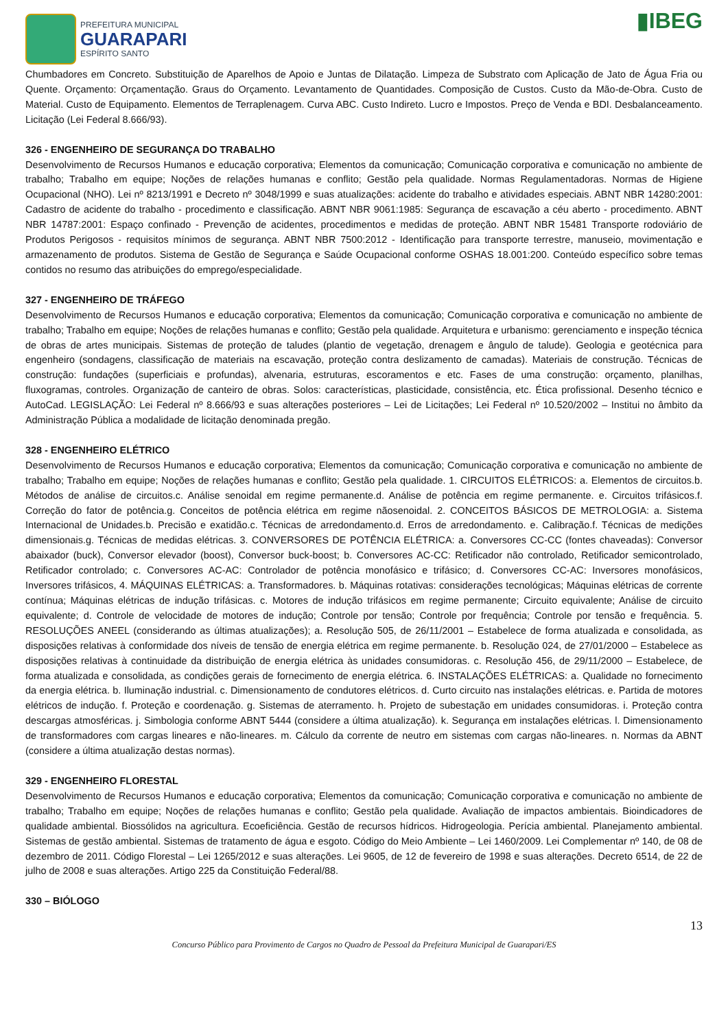PREFEITURA MUNICIPAL
GUARAPARI
ESPÍRITO SANTO
▮IBEG
Chumbadores em Concreto. Substituição de Aparelhos de Apoio e Juntas de Dilatação. Limpeza de Substrato com Aplicação de Jato de Água Fria ou Quente. Orçamento: Orçamentação. Graus do Orçamento. Levantamento de Quantidades. Composição de Custos. Custo da Mão-de-Obra. Custo de Material. Custo de Equipamento. Elementos de Terraplenagem. Curva ABC. Custo Indireto. Lucro e Impostos. Preço de Venda e BDI. Desbalanceamento. Licitação (Lei Federal 8.666/93).
326 - ENGENHEIRO DE SEGURANÇA DO TRABALHO
Desenvolvimento de Recursos Humanos e educação corporativa; Elementos da comunicação; Comunicação corporativa e comunicação no ambiente de trabalho; Trabalho em equipe; Noções de relações humanas e conflito; Gestão pela qualidade. Normas Regulamentadoras. Normas de Higiene Ocupacional (NHO). Lei nº 8213/1991 e Decreto nº 3048/1999 e suas atualizações: acidente do trabalho e atividades especiais. ABNT NBR 14280:2001: Cadastro de acidente do trabalho - procedimento e classificação. ABNT NBR 9061:1985: Segurança de escavação a céu aberto - procedimento. ABNT NBR 14787:2001: Espaço confinado - Prevenção de acidentes, procedimentos e medidas de proteção. ABNT NBR 15481 Transporte rodoviário de Produtos Perigosos - requisitos mínimos de segurança. ABNT NBR 7500:2012 - Identificação para transporte terrestre, manuseio, movimentação e armazenamento de produtos. Sistema de Gestão de Segurança e Saúde Ocupacional conforme OSHAS 18.001:200. Conteúdo específico sobre temas contidos no resumo das atribuições do emprego/especialidade.
327 - ENGENHEIRO DE TRÁFEGO
Desenvolvimento de Recursos Humanos e educação corporativa; Elementos da comunicação; Comunicação corporativa e comunicação no ambiente de trabalho; Trabalho em equipe; Noções de relações humanas e conflito; Gestão pela qualidade. Arquitetura e urbanismo: gerenciamento e inspeção técnica de obras de artes municipais. Sistemas de proteção de taludes (plantio de vegetação, drenagem e ângulo de talude). Geologia e geotécnica para engenheiro (sondagens, classificação de materiais na escavação, proteção contra deslizamento de camadas). Materiais de construção. Técnicas de construção: fundações (superficiais e profundas), alvenaria, estruturas, escoramentos e etc. Fases de uma construção: orçamento, planilhas, fluxogramas, controles. Organização de canteiro de obras. Solos: características, plasticidade, consistência, etc. Ética profissional. Desenho técnico e AutoCad. LEGISLAÇÃO: Lei Federal nº 8.666/93 e suas alterações posteriores – Lei de Licitações; Lei Federal nº 10.520/2002 – Institui no âmbito da Administração Pública a modalidade de licitação denominada pregão.
328 - ENGENHEIRO ELÉTRICO
Desenvolvimento de Recursos Humanos e educação corporativa; Elementos da comunicação; Comunicação corporativa e comunicação no ambiente de trabalho; Trabalho em equipe; Noções de relações humanas e conflito; Gestão pela qualidade. 1. CIRCUITOS ELÉTRICOS: a. Elementos de circuitos.b. Métodos de análise de circuitos.c. Análise senoidal em regime permanente.d. Análise de potência em regime permanente. e. Circuitos trifásicos.f. Correção do fator de potência.g. Conceitos de potência elétrica em regime nãosenoidal. 2. CONCEITOS BÁSICOS DE METROLOGIA: a. Sistema Internacional de Unidades.b. Precisão e exatidão.c. Técnicas de arredondamento.d. Erros de arredondamento. e. Calibração.f. Técnicas de medições dimensionais.g. Técnicas de medidas elétricas. 3. CONVERSORES DE POTÊNCIA ELÉTRICA: a. Conversores CC-CC (fontes chaveadas): Conversor abaixador (buck), Conversor elevador (boost), Conversor buck-boost; b. Conversores AC-CC: Retificador não controlado, Retificador semicontrolado, Retificador controlado; c. Conversores AC-AC: Controlador de potência monofásico e trifásico; d. Conversores CC-AC: Inversores monofásicos, Inversores trifásicos, 4. MÁQUINAS ELÉTRICAS: a. Transformadores. b. Máquinas rotativas: considerações tecnológicas; Máquinas elétricas de corrente contínua; Máquinas elétricas de indução trifásicas. c. Motores de indução trifásicos em regime permanente; Circuito equivalente; Análise de circuito equivalente; d. Controle de velocidade de motores de indução; Controle por tensão; Controle por frequência; Controle por tensão e frequência. 5. RESOLUÇÕES ANEEL (considerando as últimas atualizações); a. Resolução 505, de 26/11/2001 – Estabelece de forma atualizada e consolidada, as disposições relativas à conformidade dos níveis de tensão de energia elétrica em regime permanente. b. Resolução 024, de 27/01/2000 – Estabelece as disposições relativas à continuidade da distribuição de energia elétrica às unidades consumidoras. c. Resolução 456, de 29/11/2000 – Estabelece, de forma atualizada e consolidada, as condições gerais de fornecimento de energia elétrica. 6. INSTALAÇÕES ELÉTRICAS: a. Qualidade no fornecimento da energia elétrica. b. Iluminação industrial. c. Dimensionamento de condutores elétricos. d. Curto circuito nas instalações elétricas. e. Partida de motores elétricos de indução. f. Proteção e coordenação. g. Sistemas de aterramento. h. Projeto de subestação em unidades consumidoras. i. Proteção contra descargas atmosféricas. j. Simbologia conforme ABNT 5444 (considere a última atualização). k. Segurança em instalações elétricas. l. Dimensionamento de transformadores com cargas lineares e não-lineares. m. Cálculo da corrente de neutro em sistemas com cargas não-lineares. n. Normas da ABNT (considere a última atualização destas normas).
329 - ENGENHEIRO FLORESTAL
Desenvolvimento de Recursos Humanos e educação corporativa; Elementos da comunicação; Comunicação corporativa e comunicação no ambiente de trabalho; Trabalho em equipe; Noções de relações humanas e conflito; Gestão pela qualidade. Avaliação de impactos ambientais. Bioindicadores de qualidade ambiental. Biossólidos na agricultura. Ecoeficiência. Gestão de recursos hídricos. Hidrogeologia. Perícia ambiental. Planejamento ambiental. Sistemas de gestão ambiental. Sistemas de tratamento de água e esgoto. Código do Meio Ambiente – Lei 1460/2009. Lei Complementar nº 140, de 08 de dezembro de 2011. Código Florestal – Lei 1265/2012 e suas alterações. Lei 9605, de 12 de fevereiro de 1998 e suas alterações. Decreto 6514, de 22 de julho de 2008 e suas alterações. Artigo 225 da Constituição Federal/88.
330 – BIÓLOGO
13
Concurso Público para Provimento de Cargos no Quadro de Pessoal da Prefeitura Municipal de Guarapari/ES